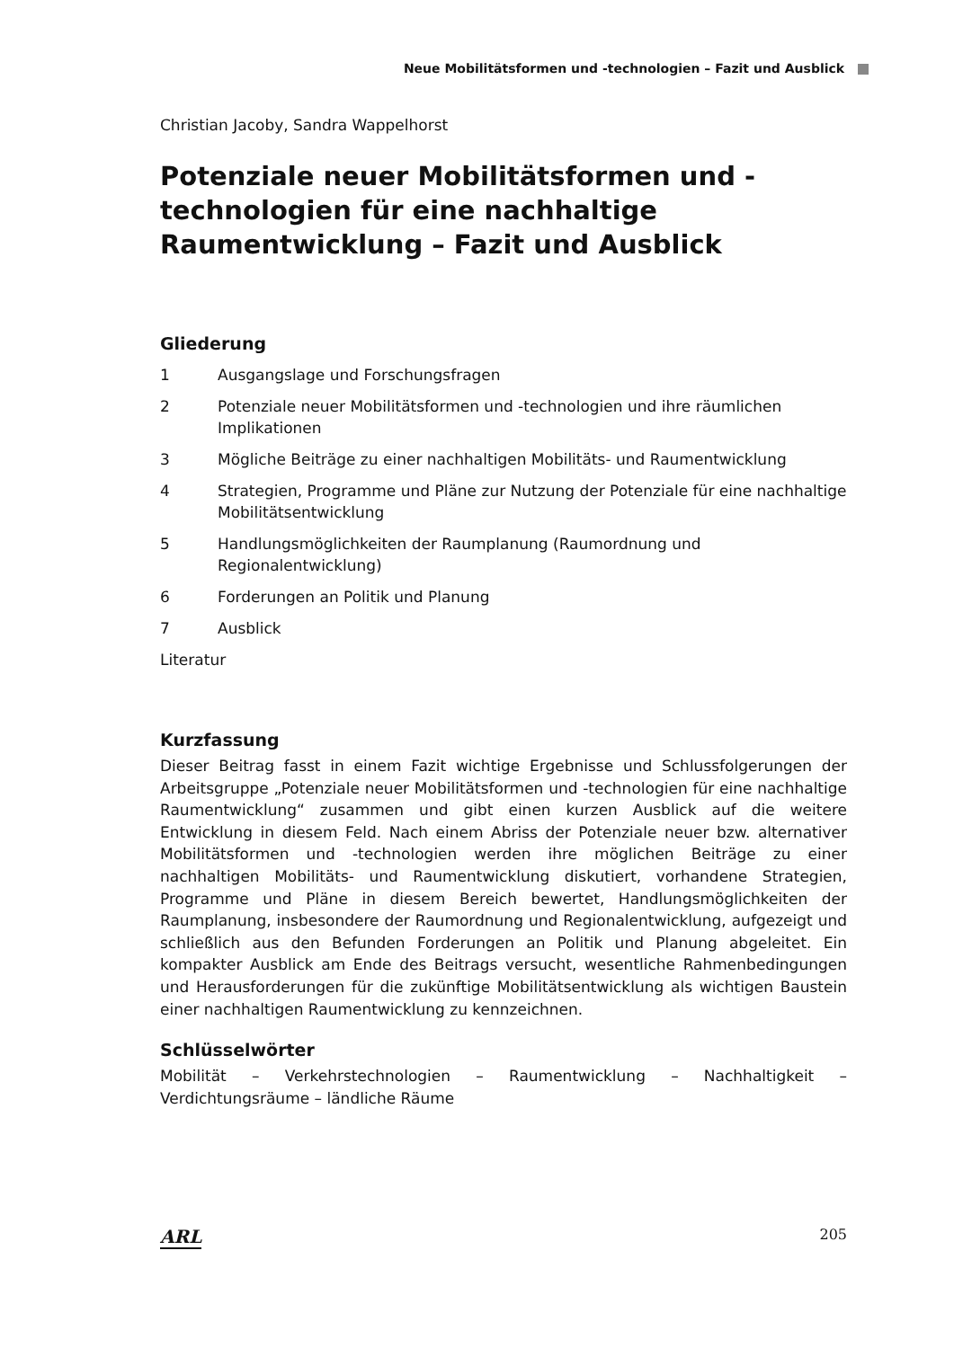Neue Mobilitätsformen und -technologien – Fazit und Ausblick
Christian Jacoby, Sandra Wappelhorst
Potenziale neuer Mobilitätsformen und -technologien für eine nachhaltige Raumentwicklung – Fazit und Ausblick
Gliederung
1 Ausgangslage und Forschungsfragen
2 Potenziale neuer Mobilitätsformen und -technologien und ihre räumlichen Implikationen
3 Mögliche Beiträge zu einer nachhaltigen Mobilitäts- und Raumentwicklung
4 Strategien, Programme und Pläne zur Nutzung der Potenziale für eine nachhaltige Mobilitätsentwicklung
5 Handlungsmöglichkeiten der Raumplanung (Raumordnung und Regionalentwicklung)
6 Forderungen an Politik und Planung
7 Ausblick
Literatur
Kurzfassung
Dieser Beitrag fasst in einem Fazit wichtige Ergebnisse und Schlussfolgerungen der Arbeitsgruppe „Potenziale neuer Mobilitätsformen und -technologien für eine nachhaltige Raumentwicklung“ zusammen und gibt einen kurzen Ausblick auf die weitere Entwicklung in diesem Feld. Nach einem Abriss der Potenziale neuer bzw. alternativer Mobilitätsformen und -technologien werden ihre möglichen Beiträge zu einer nachhaltigen Mobilitäts- und Raumentwicklung diskutiert, vorhandene Strategien, Programme und Pläne in diesem Bereich bewertet, Handlungsmöglichkeiten der Raumplanung, insbesondere der Raumordnung und Regionalentwicklung, aufgezeigt und schließlich aus den Befunden Forderungen an Politik und Planung abgeleitet. Ein kompakter Ausblick am Ende des Beitrags versucht, wesentliche Rahmenbedingungen und Herausforderungen für die zukünftige Mobilitätsentwicklung als wichtigen Baustein einer nachhaltigen Raumentwicklung zu kennzeichnen.
Schlüsselwörter
Mobilität – Verkehrstechnologien – Raumentwicklung – Nachhaltigkeit – Verdichtungsräume – ländliche Räume
ARL 205